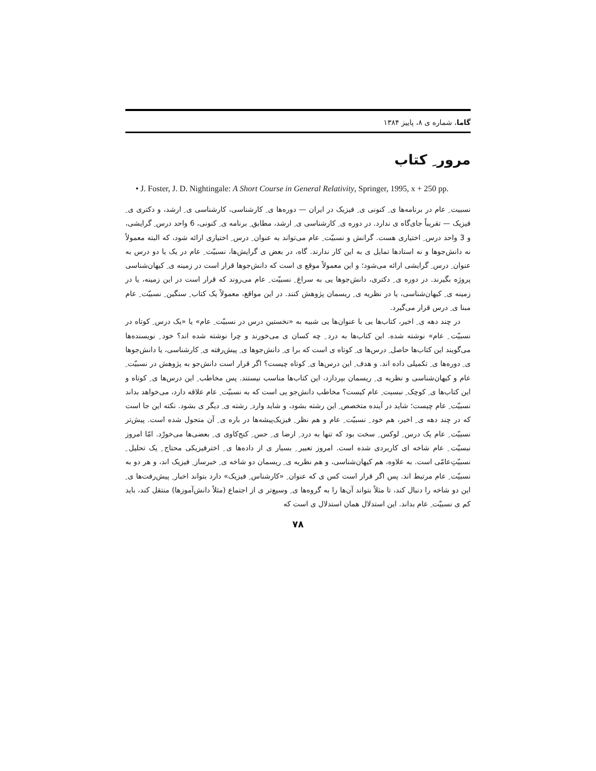گاما، شماره ی ۸، پاییز ۱۳۸۴
مرور ِ کتاب
• J. Foster, J. D. Nightingale: A Short Course in General Relativity, Springer, 1995, x + 250 pp.
نسبیت ِ عام در برنامه‌ها ی ِ کنونی ی ِ فیزیک در ایران — دوره‌ها ی ِ کارشناسی، کارشناسی ی ِ ارشد، و دکتری ی ِ فیزیک — تقریباً جای‌گاه ی ندارد. در دوره ی ِ کارشناسی ی ِ ارشد، مطابق ِ برنامه ی ِ کنونی، 6 واحد درس ِ گرایشی، و 3 واحد درس ِ اختیاری هست. گرانش و نسبیّت ِ عام می‌تواند به عنوان ِ درس ِ اختیاری ارائه شود، که البته معمولاً نه دانش‌جوها و نه استادها تمایل ی به این کار ندارند. گاه، در بعض ی گرایش‌ها، نسبیّت ِ عام در یک یا دو درس به عنوان ِ درس ِ گرایشی ارائه می‌شود؛ و این معمولاً موقع ی است که دانش‌جوها قرار است در زمینه ی ِ کیهان‌شناسی پروژه بگیرند. در دوره ی ِ دکتری، دانش‌جوها یی به سراغ ِ نسبیّت ِ عام می‌روند که قرار است در این زمینه، یا در زمینه ی ِ کیهان‌شناسی، یا در نظریه ی ِ ریسمان پژوهش کنند. در این مواقع، معمولاً یک کتاب ِ سنگین ِ نسبیّت ِ عام مبنا ی ِ درس قرار می‌گیرد.
در چند دهه ی ِ اخیر، کتاب‌ها یی با عنوان‌ها یی شبیه به «نخستین درس در نسبیّت ِ عام» یا «یک درس ِ کوتاه در نسبیّت ِ عام» نوشته شده. این کتاب‌ها به درد ِ چه کسان ی می‌خورند و چرا نوشته شده اند؟ خود ِ نویسنده‌ها می‌گویند این کتاب‌ها حاصل ِ درس‌ها ی ِ کوتاه ی است که برا ی ِ دانش‌جوها ی ِ پیش‌رفته ی ِ کارشناسی، یا دانش‌جوها ی ِ دوره‌ها ی ِ تکمیلی داده اند. و هدف ِ این درس‌ها ی ِ کوتاه چیست؟ اگر قرار است دانش‌جو به پژوهش در نسبیّت ِ عام و کیهان‌شناسی و نظریه ی ِ ریسمان بپردازد، این کتاب‌ها مناسب نیستند. پس مخاطب ِ این درس‌ها ی ِ کوتاه و این کتاب‌ها ی ِ کوچک ِ نبسیت ِ عام کیست؟ مخاطب دانش‌جو یی است که به نسبیّت ِ عام علاقه دارد، می‌خواهد بداند نسبیّت ِ عام چیست؛ شاید در آینده متخصص ِ این رشته بشود، و شاید وارد ِ رشته ی ِ دیگر ی بشود. نکته این جا است که در چند دهه ی ِ اخیر، هم خود ِ نسبیّت ِ عام و هم نظر ِ فیزیک‌پیشه‌ها در باره ی ِ آن متحول شده است. پیش‌تر نسبیّت ِ عام یک درس ِ لوکس ِ سخت بود که تنها به درد ِ ارضا ی ِ حس ِ کنج‌کاوی ی ِ بعضی‌ها می‌خورْد. امّا امروز نبسیّت ِ عام شاخه ای کاربردی شده است. امروز تعبیر ِ بسیار ی از داده‌ها ی ِ اخترفیزیکی محتاج ِ یک تحلیل ِ نسبیّتِ‌عامّی است. به علاوه، هم کیهان‌شناسی، و هم نظریه ی ِ ریسمان دو شاخه ی ِ خبرساز ِ فیزیک اند، و هر دو به نسبیّت ِ عام مرتبط اند. پس اگر قرار است کس ی که عنوان ِ «کارشناس ِ فیزیک» دارد بتواند اخبار ِ پیش‌رفت‌ها ی ِ این دو شاخه را دنبال کند، تا مثلاً بتواند آن‌ها را به گروه‌ها ی ِ وسیع‌تر ی از اجتماع (مثلاً دانش‌آموزها) منتقل کند، باید کم ی نسبیّت ِ عام بداند. این استدلال همان استدلال ی است که
۷۸